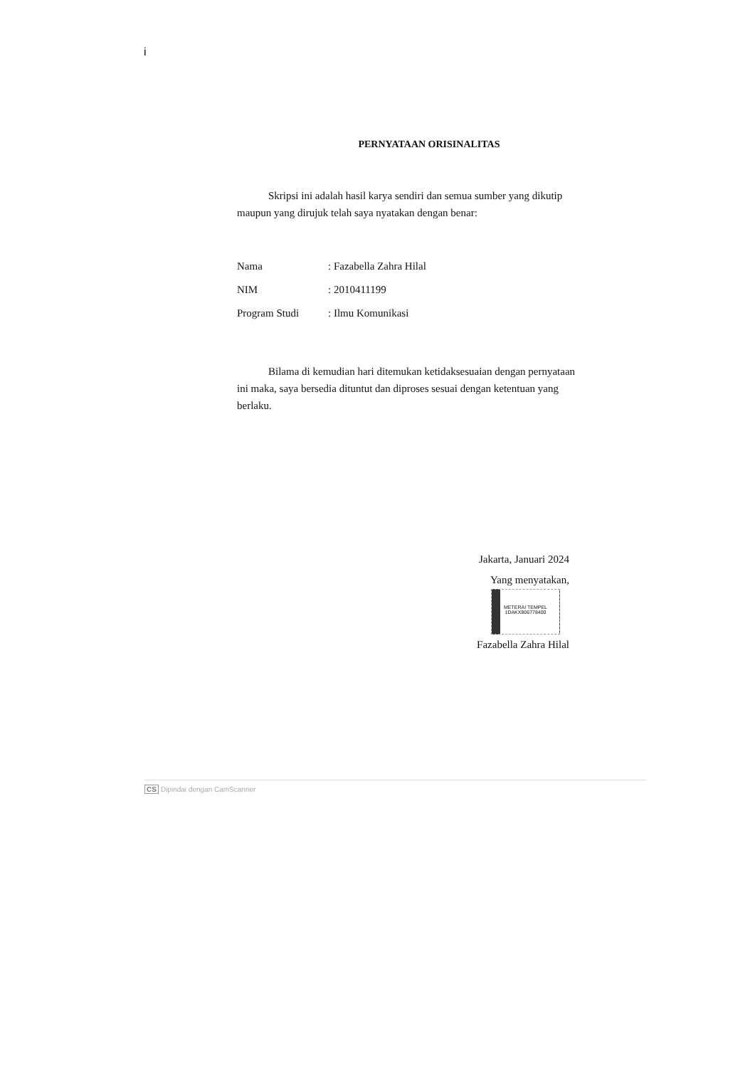i
PERNYATAAN ORISINALITAS
Skripsi ini adalah hasil karya sendiri dan semua sumber yang dikutip maupun yang dirujuk telah saya nyatakan dengan benar:
| Nama | : Fazabella Zahra Hilal |
| NIM | : 2010411199 |
| Program Studi | : Ilmu Komunikasi |
Bilama di kemudian hari ditemukan ketidaksesuaian dengan pernyataan ini maka, saya bersedia dituntut dan diproses sesuai dengan ketentuan yang berlaku.
Jakarta, Januari 2024
Yang menyatakan,
METERAI TEMPEL
1DAKX806778400
Fazabella Zahra Hilal
CS Dipindai dengan CamScanner